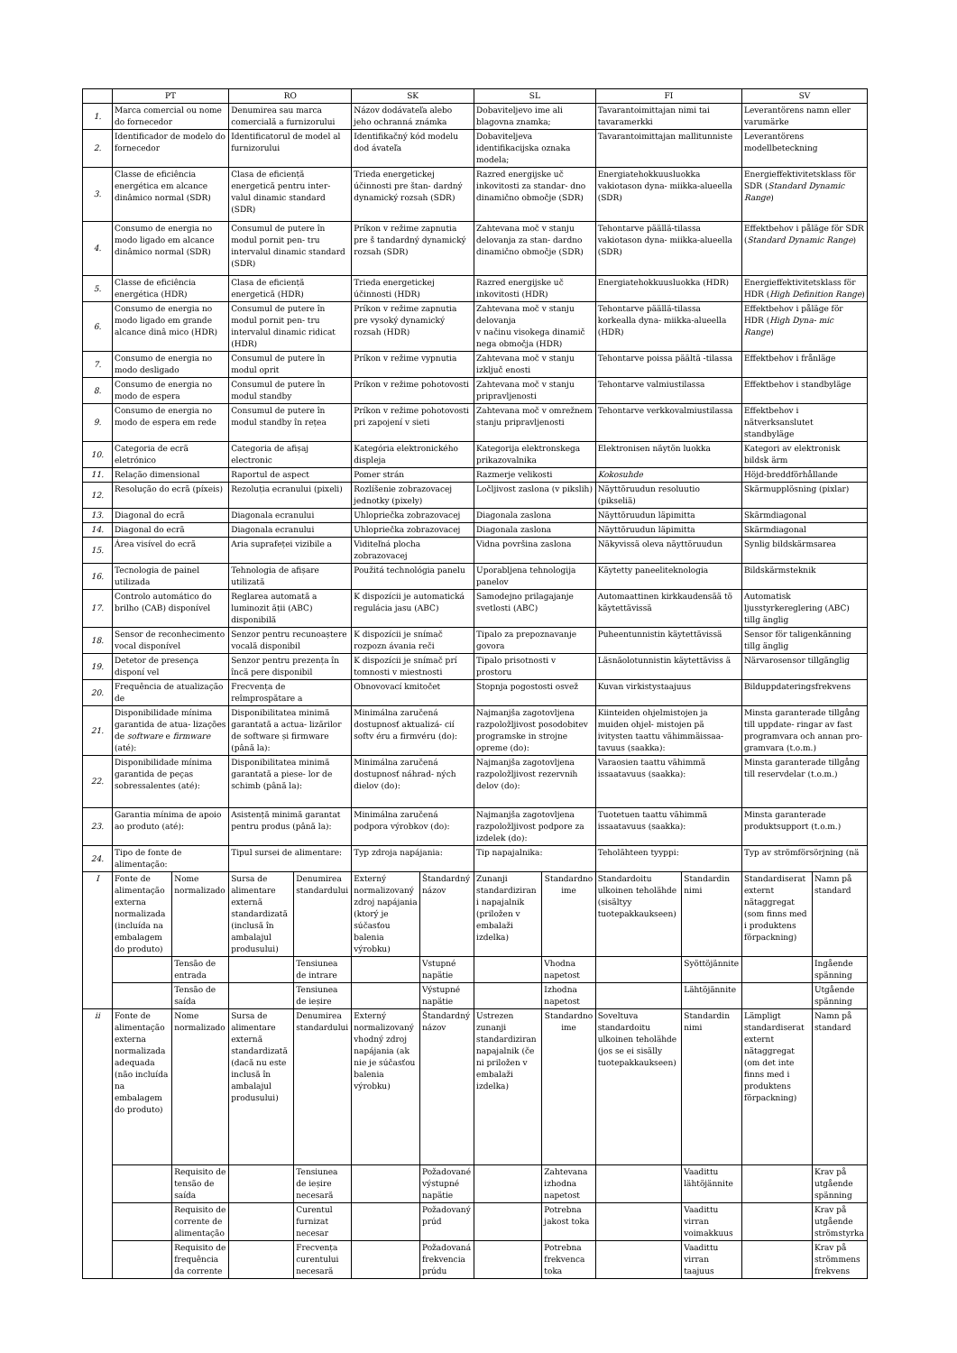| | PT | | RO | | SK | | SL | | FI | | SV | |
| --- | --- | --- | --- | --- | --- | --- | --- | --- | --- | --- | --- | --- |
| 1. | Marca comercial ou nome do fornecedor | | Denumirea sau marca comercială a furnizorului | | Názov dodávateľa alebo jeho ochranná známka | | Dobaviteljevo ime ali blagovna znamka; | | Tavarantoimittajan nimi tai tavaramerkki | | Leverantörens namn eller varumärke | |
| 2. | Identificador de modelo do fornecedor | | Identificatorul de model al furnizorului | | Identifikačný kód modelu dod ávateľa | | Dobaviteljeva identifikacijska oznaka modela; | | Tavarantoimittajan mallitunniste | | Leverantörens modellbeteckning | |
| 3. | Classe de eficiência energética em alcance dinâmico normal (SDR) | | Clasa de eficiență energetică pentru inter- valul dinamic standard (SDR) | | Trieda energetickej účinnosti pre štan- dardný dynamický rozsah (SDR) | | Razred energijske uč inkovitosti za standar- dno dinamično območje (SDR) | | Energiatehokkuusluokka vakiotason dyna- miikka-alueella (SDR) | | Energieffektivitetsklass för SDR ( Standard Dynamic Range ) | |
| 4. | Consumo de energia no modo ligado em alcance dinâmico normal (SDR) | | Consumul de putere în modul pornit pen- tru intervalul dinamic standard (SDR) | | Príkon v režime zapnutia pre š tandardný dynamický rozsah (SDR) | | Zahtevana moč v stanju delovanja za stan- dardno dinamično območje (SDR) | | Tehontarve päällä-tilassa vakiotason dyna- miikka-alueella (SDR) | | Effektbehov i påläge för SDR ( Standard Dynamic Range ) | |
| 5. | Classe de eficiência energética (HDR) | | Clasa de eficiență energetică (HDR) | | Trieda energetickej účinnosti (HDR) | | Razred energijske uč inkovitosti (HDR) | | Energiatehokkuusluokka (HDR) | | Energieffektivitetsklass för HDR ( High Definition Range ) | |
| 6. | Consumo de energia no modo ligado em grande alcance dinâ mico (HDR) | | Consumul de putere în modul pornit pen- tru intervalul dinamic ridicat (HDR) | | Príkon v režime zapnutia pre vysoký dynamický rozsah (HDR) | | Zahtevana moč v stanju delovanja v načinu visokega dinamič nega območja (HDR) | | Tehontarve päällä-tilassa korkealla dyna- miikka-alueella (HDR) | | Effektbehov i påläge för HDR ( High Dyna- mic Range ) | |
| 7. | Consumo de energia no modo desligado | | Consumul de putere în modul oprit | | Príkon v režime vypnutia | | Zahtevana moč v stanju izključ enosti | | Tehontarve poissa päältä -tilassa | | Effektbehov i frånläge | |
| 8. | Consumo de energia no modo de espera | | Consumul de putere în modul standby | | Príkon v režime pohotovosti | | Zahtevana moč v stanju pripravljenosti | | Tehontarve valmiustilassa | | Effektbehov i standbyläge | |
| 9. | Consumo de energia no modo de espera em rede | | Consumul de putere în modul standby în rețea | | Príkon v režime pohotovosti pri zapojení v sieti | | Zahtevana moč v omrežnem stanju pripravljenosti | | Tehontarve verkkovalmiustilassa | | Effektbehov i nätverksanslutet standbyläge | |
| 10. | Categoria de ecrã eletrónico | | Categoria de afișaj electronic | | Kategória elektronického displeja | | Kategorija elektronskega prikazovalnika | | Elektronisen näytön luokka | | Kategori av elektronisk bildsk ärm | |
| 11. | Relação dimensional | | Raportul de aspect | | Pomer strán | | Razmerje velikosti | | Kokosuhde | | Höjd-breddförhållande | |
| 12. | Resolução do ecrã (píxeis) | | Rezoluția ecranului (pixeli) | | Rozlíšenie zobrazovacej jednotky (pixely) | | Ločljivost zaslona (v pikslih) | | Näyttöruudun resoluutio (pikseliä) | | Skärmupplösning (pixlar) | |
| 13. | Diagonal do ecrã | | Diagonala ecranului | | Uhlopriečka zobrazovacej | | Diagonala zaslona | | Näyttöruudun läpimitta | | Skärmdiagonal | |
| 14. | Diagonal do ecrã | | Diagonala ecranului | | Uhlopriečka zobrazovacej | | Diagonala zaslona | | Näyttöruudun läpimitta | | Skärmdiagonal | |
| 15. | Área visível do ecrã | | Aria suprafeței vizibile a | | Viditeľná plocha zobrazovacej | | Vidna površina zaslona | | Näkyvissä oleva näyttöruudun | | Synlig bildskärmsarea | |
| 16. | Tecnologia de painel utilizada | | Tehnologia de afișare utilizată | | Použitá technológia panelu | | Uporabljena tehnologija panelov | | Käytetty paneeliteknologia | | Bildskärmsteknik | |
| 17. | Controlo automático do brilho (CAB) disponível | | Reglarea automată a luminozit ății (ABC) disponibilă | | K dispozícii je automatická regulácia jasu (ABC) | | Samodejno prilagajanje svetlosti (ABC) | | Automaattinen kirkkaudensää tö käytettävissä | | Automatisk ljusstyrkereglering (ABC) tillg änglig | |
| 18. | Sensor de reconhecimento vocal disponível | | Senzor pentru recunoaștere vocală disponibil | | K dispozícii je snímač rozpozn ávania reči | | Tipalo za prepoznavanje govora | | Puheentunnistin käytettävissä | | Sensor för taligenkänning tillg änglig | |
| 19. | Detetor de presença disponí vel | | Senzor pentru prezența în încă pere disponibil | | K dispozícii je snímač prí tomnosti v miestnosti | | Tipalo prisotnosti v prostoru | | Läsnäolotunnistin käytettäviss ä | | Närvarosensor tillgänglig | |
| 20. | Frequência de atualização de | | Frecvența de reîmprospătare a | | Obnovovací kmitočet | | Stopnja pogostosti osvež | | Kuvan virkistystaajuus | | Bilduppdateringsfrekvens | |
| 21. | Disponibilidade mínima garantida de atua- lizações de software e firmware (até): | | Disponibilitatea minimă garantată a actua- lizărilor de software și firmware (până la): | | Minimálna zaručená dostupnosť aktualizá- cií softv éru a firmvéru (do): | | Najmanjša zagotovljena razpoložljivost posodobitev programske in strojne opreme (do): | | Kiinteiden ohjelmistojen ja muiden ohjel- mistojen pä ivitysten taattu vähimmäissaa- tavuus (saakka): | | Minsta garanterade tillgång till uppdate- ringar av fast programvara och annan pro- gramvara (t.o.m.) | |
| 22. | Disponibilidade mínima garantida de peças sobressalentes (até): | | Disponibilitatea minimă garantată a piese- lor de schimb (până la): | | Minimálna zaručená dostupnosť náhrad- ných dielov (do): | | Najmanjša zagotovljena razpoložljivost rezervnih delov (do): | | Varaosien taattu vähimmä issaatavuus (saakka): | | Minsta garanterade tillgång till reservdelar (t.o.m.) | |
| 23. | Garantia mínima de apoio ao produto (até): | | Asistență minimă garantat pentru produs (până la): | | Minimálna zaručená podpora výrobkov (do): | | Najmanjša zagotovljena razpoložljivost podpore za izdelek (do): | | Tuotetuen taattu vähimmä issaatavuus (saakka): | | Minsta garanterade produktsupport (t.o.m.) | |
| 24. | Tipo de fonte de alimentação: | | Tipul sursei de alimentare: | | Typ zdroja napájania: | | Tip napajalnika: | | Teholähteen tyyppi: | | Typ av strömförsörjning (nä | |
| I | Fonte de alimentação externa normalizada (incluída na embalagem do produto) | Nome normalizado | Sursa de alimentare externă standardizată (inclusă în ambalajul produsului) | Denumirea standardului | Externý normalizovaný zdroj napájania (ktorý je súčasťou balenia výrobku) | Štandardný názov | Zunanji standardiziran i napajalnik (priložen v embalaži izdelka) | Standardno ime | Standardoitu ulkoinen teholähde (sisältyy tuotepakkaukseen) | Standardin nimi | Standardiserat externt nätaggregat (som finns med i produktens förpackning) | Namn på standard |
| | | Tensão de entrada | | Tensiunea de intrare | | Vstupné napätie | | Vhodna napetost | | Syöttöjännite | | Ingående spänning |
| | | Tensão de saída | | Tensiunea de ieșire | | Výstupné napätie | | Izhodna napetost | | Lähtöjännite | | Utgående spänning |
| ii | Fonte de alimentação externa normalizada adequada (não incluída na embalagem do produto) | Nome normalizado | Sursa de alimentare externă standardizată (dacă nu este inclusă în ambalajul produsului) | Denumirea standardului | Externý normalizovaný vhodný zdroj napájania (ak nie je súčasťou balenia výrobku) | Štandardný názov | Ustrezen zunanji standardiziran napajalnik (če ni priložen v embalaži izdelka) | Standardno ime | Soveltuva standardoitu ulkoinen teholähde (jos se ei sisälly tuotepakkaukseen) | Standardin nimi | Lämpligt standardiserat externt nätaggregat (om det inte finns med i produktens förpackning) | Namn på standard |
| | | Requisito de tensão de saída | | Tensiunea de ieșire necesară | | Požadované výstupné napätie | | Zahtevana izhodna napetost | | Vaadittu lähtöjännite | | Krav på utgående spänning |
| | | Requisito de corrente de alimentação | | Curentul furnizat necesar | | Požadovaný prúd | | Potrebna jakost toka | | Vaadittu virran voimakkuus | | Krav på utgående strömstyrka |
| | | Requisito de frequência da corrente | | Frecvența curentului necesară | | Požadovaná frekvencia prúdu | | Potrebna frekvenca toka | | Vaadittu virran taajuus | | Krav på strömmens frekvens |